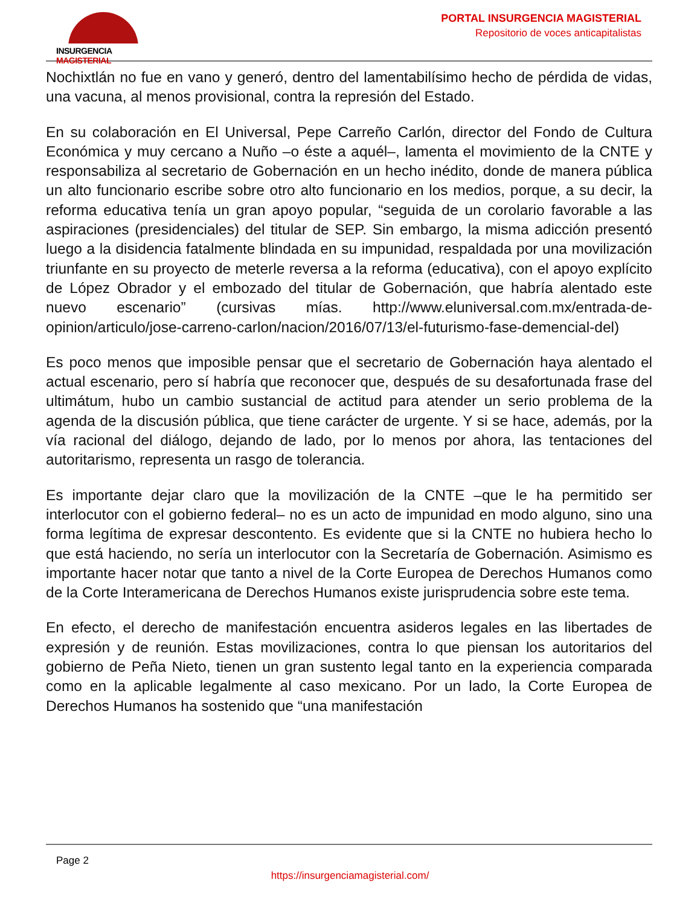INSURGENCIA MAGISTERIAL
PORTAL INSURGENCIA MAGISTERIAL
Repositorio de voces anticapitalistas
Nochixtlán no fue en vano y generó, dentro del lamentabilísimo hecho de pérdida de vidas, una vacuna, al menos provisional, contra la represión del Estado.
En su colaboración en El Universal, Pepe Carreño Carlón, director del Fondo de Cultura Económica y muy cercano a Nuño –o éste a aquél–, lamenta el movimiento de la CNTE y responsabiliza al secretario de Gobernación en un hecho inédito, donde de manera pública un alto funcionario escribe sobre otro alto funcionario en los medios, porque, a su decir, la reforma educativa tenía un gran apoyo popular, “seguida de un corolario favorable a las aspiraciones (presidenciales) del titular de SEP. Sin embargo, la misma adicción presentó luego a la disidencia fatalmente blindada en su impunidad, respaldada por una movilización triunfante en su proyecto de meterle reversa a la reforma (educativa), con el apoyo explícito de López Obrador y el embozado del titular de Gobernación, que habría alentado este nuevo escenario” (cursivas mías. http://www.eluniversal.com.mx/entrada-de-opinion/articulo/jose-carreno-carlon/nacion/2016/07/13/el-futurismo-fase-demencial-del)
Es poco menos que imposible pensar que el secretario de Gobernación haya alentado el actual escenario, pero sí habría que reconocer que, después de su desafortunada frase del ultimátum, hubo un cambio sustancial de actitud para atender un serio problema de la agenda de la discusión pública, que tiene carácter de urgente. Y si se hace, además, por la vía racional del diálogo, dejando de lado, por lo menos por ahora, las tentaciones del autoritarismo, representa un rasgo de tolerancia.
Es importante dejar claro que la movilización de la CNTE –que le ha permitido ser interlocutor con el gobierno federal– no es un acto de impunidad en modo alguno, sino una forma legítima de expresar descontento. Es evidente que si la CNTE no hubiera hecho lo que está haciendo, no sería un interlocutor con la Secretaría de Gobernación. Asimismo es importante hacer notar que tanto a nivel de la Corte Europea de Derechos Humanos como de la Corte Interamericana de Derechos Humanos existe jurisprudencia sobre este tema.
En efecto, el derecho de manifestación encuentra asideros legales en las libertades de expresión y de reunión. Estas movilizaciones, contra lo que piensan los autoritarios del gobierno de Peña Nieto, tienen un gran sustento legal tanto en la experiencia comparada como en la aplicable legalmente al caso mexicano. Por un lado, la Corte Europea de Derechos Humanos ha sostenido que “una manifestación
Page 2
https://insurgenciamagisterial.com/